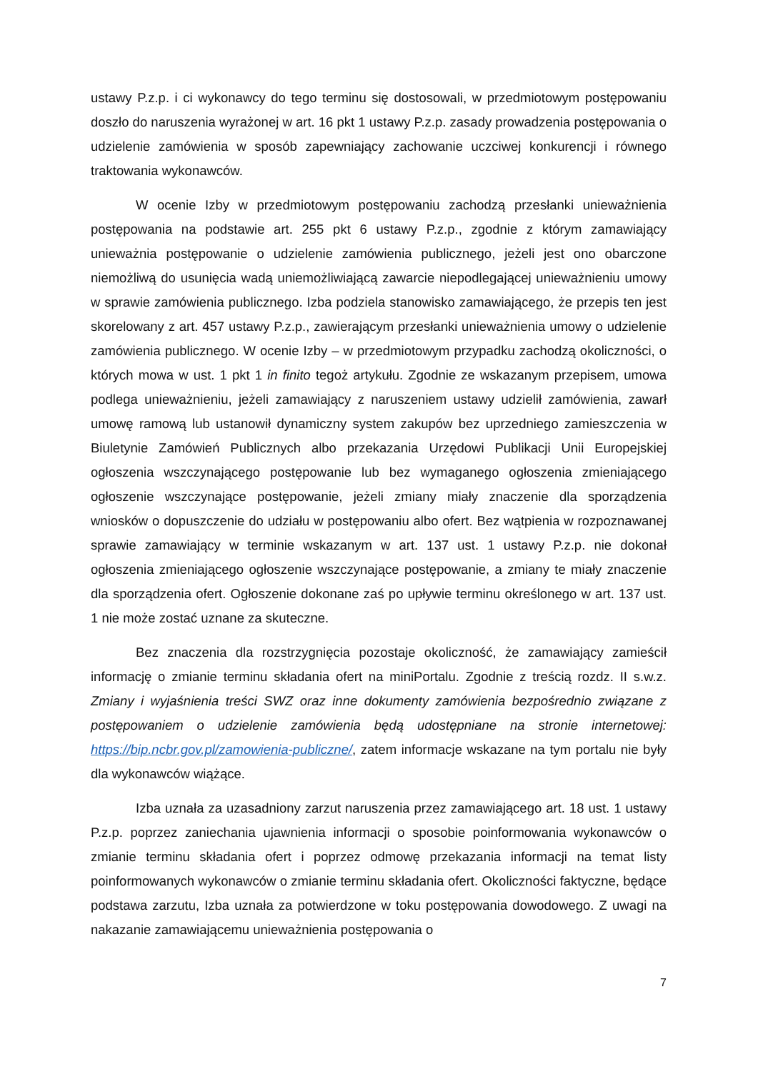ustawy P.z.p. i ci wykonawcy do tego terminu się dostosowali, w przedmiotowym postępowaniu doszło do naruszenia wyrażonej w art. 16 pkt 1 ustawy P.z.p. zasady prowadzenia postępowania o udzielenie zamówienia w sposób zapewniający zachowanie uczciwej konkurencji i równego traktowania wykonawców.
W ocenie Izby w przedmiotowym postępowaniu zachodzą przesłanki unieważnienia postępowania na podstawie art. 255 pkt 6 ustawy P.z.p., zgodnie z którym zamawiający unieważnia postępowanie o udzielenie zamówienia publicznego, jeżeli jest ono obarczone niemożliwą do usunięcia wadą uniemożliwiającą zawarcie niepodlegającej unieważnieniu umowy w sprawie zamówienia publicznego. Izba podziela stanowisko zamawiającego, że przepis ten jest skorelowany z art. 457 ustawy P.z.p., zawierającym przesłanki unieważnienia umowy o udzielenie zamówienia publicznego. W ocenie Izby – w przedmiotowym przypadku zachodzą okoliczności, o których mowa w ust. 1 pkt 1 in finito tegoż artykułu. Zgodnie ze wskazanym przepisem, umowa podlega unieważnieniu, jeżeli zamawiający z naruszeniem ustawy udzielił zamówienia, zawarł umowę ramową lub ustanowił dynamiczny system zakupów bez uprzedniego zamieszczenia w Biuletynie Zamówień Publicznych albo przekazania Urzędowi Publikacji Unii Europejskiej ogłoszenia wszczynającego postępowanie lub bez wymaganego ogłoszenia zmieniającego ogłoszenie wszczynające postępowanie, jeżeli zmiany miały znaczenie dla sporządzenia wniosków o dopuszczenie do udziału w postępowaniu albo ofert. Bez wątpienia w rozpoznawanej sprawie zamawiający w terminie wskazanym w art. 137 ust. 1 ustawy P.z.p. nie dokonał ogłoszenia zmieniającego ogłoszenie wszczynające postępowanie, a zmiany te miały znaczenie dla sporządzenia ofert. Ogłoszenie dokonane zaś po upływie terminu określonego w art. 137 ust. 1 nie może zostać uznane za skuteczne.
Bez znaczenia dla rozstrzygnięcia pozostaje okoliczność, że zamawiający zamieścił informację o zmianie terminu składania ofert na miniPortalu. Zgodnie z treścią rozdz. II s.w.z. Zmiany i wyjaśnienia treści SWZ oraz inne dokumenty zamówienia bezpośrednio związane z postępowaniem o udzielenie zamówienia będą udostępniane na stronie internetowej: https://bip.ncbr.gov.pl/zamowienia-publiczne/, zatem informacje wskazane na tym portalu nie były dla wykonawców wiążące.
Izba uznała za uzasadniony zarzut naruszenia przez zamawiającego art. 18 ust. 1 ustawy P.z.p. poprzez zaniechania ujawnienia informacji o sposobie poinformowania wykonawców o zmianie terminu składania ofert i poprzez odmowę przekazania informacji na temat listy poinformowanych wykonawców o zmianie terminu składania ofert. Okoliczności faktyczne, będące podstawa zarzutu, Izba uznała za potwierdzone w toku postępowania dowodowego. Z uwagi na nakazanie zamawiającemu unieważnienia postępowania o
7